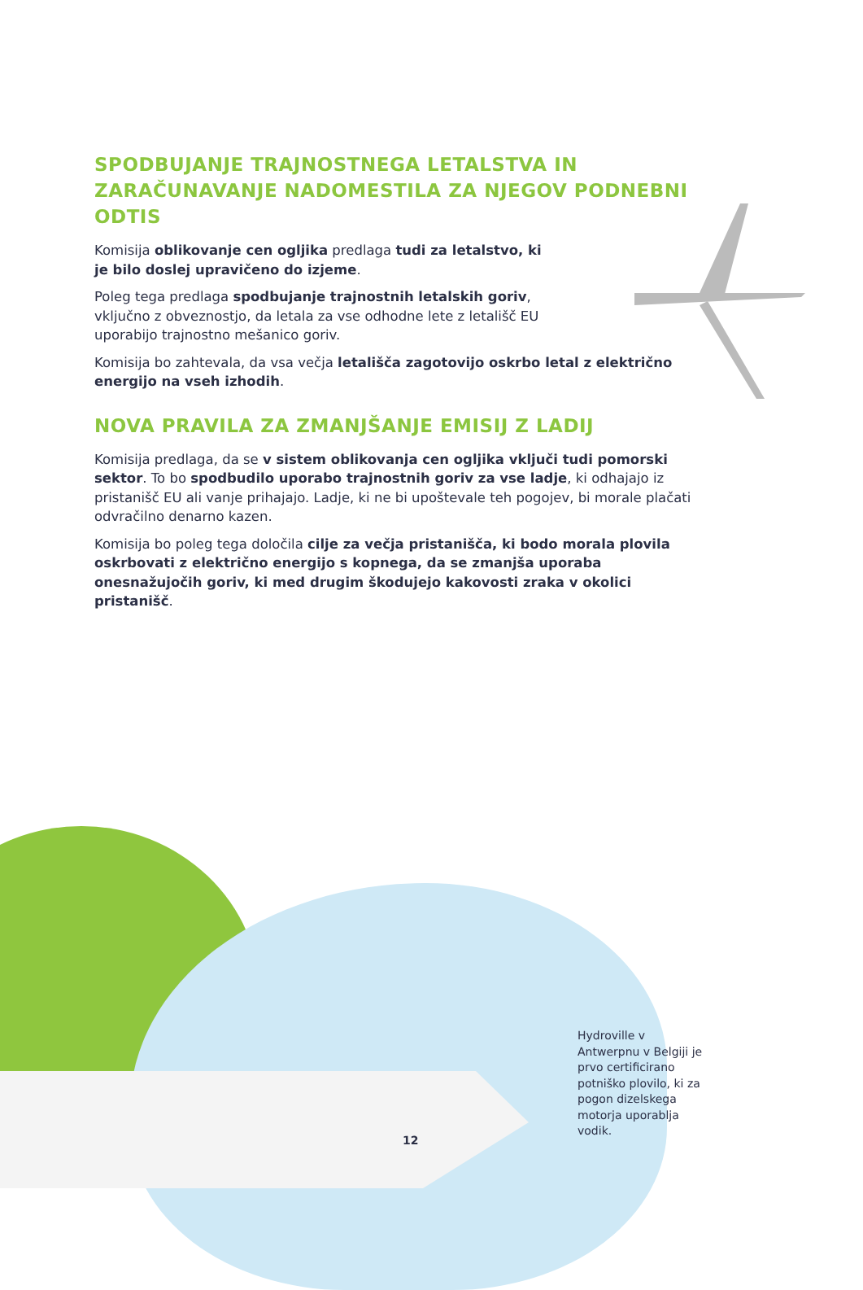SPODBUJANJE TRAJNOSTNEGA LETALSTVA IN ZARAČUNAVANJE NADOMESTILA ZA NJEGOV PODNEBNI ODTIS
Komisija oblikovanje cen ogljika predlaga tudi za letalstvo, ki je bilo doslej upravičeno do izjeme.
Poleg tega predlaga spodbujanje trajnostnih letalskih goriv, vključno z obveznostjo, da letala za vse odhodne lete z letališč EU uporabijo trajnostno mešanico goriv.
Komisija bo zahtevala, da vsa večja letališča zagotovijo oskrbo letal z električno energijo na vseh izhodih.
NOVA PRAVILA ZA ZMANJŠANJE EMISIJ Z LADIJ
Komisija predlaga, da se v sistem oblikovanja cen ogljika vključi tudi pomorski sektor. To bo spodbudilo uporabo trajnostnih goriv za vse ladje, ki odhajajo iz pristanišč EU ali vanje prihajajo. Ladje, ki ne bi upoštevale teh pogojev, bi morale plačati odvračilno denarno kazen.
Komisija bo poleg tega določila cilje za večja pristanišča, ki bodo morala plovila oskrbovati z električno energijo s kopnega, da se zmanjša uporaba onesnažujočih goriv, ki med drugim škodujejo kakovosti zraka v okolici pristanišč.
Hydroville v Antwerpnu v Belgiji je prvo certificirano potniško plovilo, ki za pogon dizelskega motorja uporablja vodik.
12